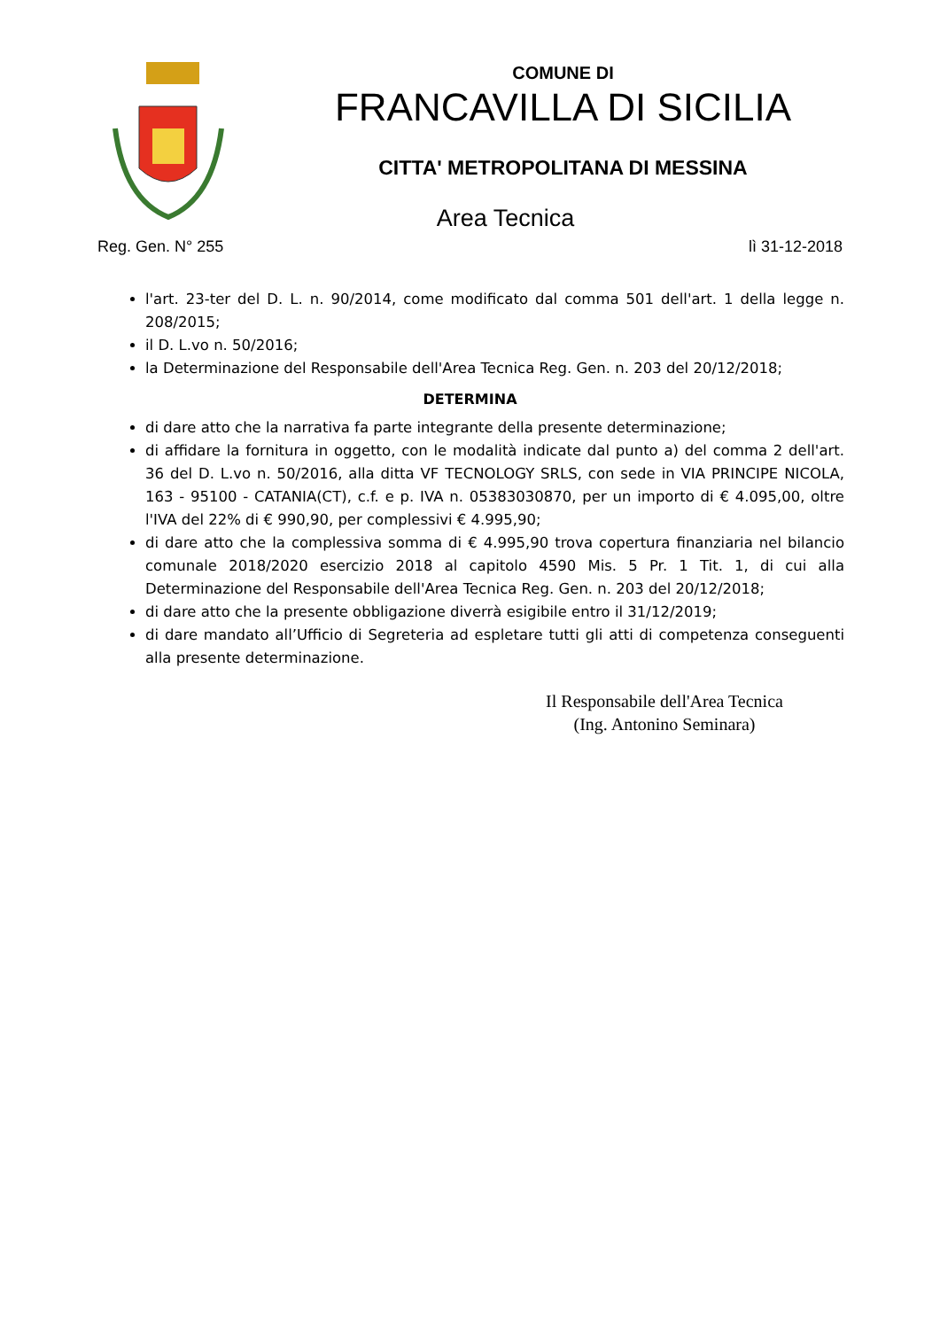COMUNE DI
FRANCAVILLA DI SICILIA
CITTA' METROPOLITANA DI MESSINA
Area Tecnica
Reg. Gen. N° 255 lì 31-12-2018
l'art. 23-ter del D. L. n. 90/2014, come modificato dal comma 501 dell'art. 1 della legge n. 208/2015;
il D. L.vo n. 50/2016;
la Determinazione del Responsabile dell'Area Tecnica Reg. Gen. n. 203 del 20/12/2018;
DETERMINA
di dare atto che la narrativa fa parte integrante della presente determinazione;
di affidare la fornitura in oggetto, con le modalità indicate dal punto a) del comma 2 dell'art. 36 del D. L.vo n. 50/2016, alla ditta VF TECNOLOGY SRLS, con sede in VIA PRINCIPE NICOLA, 163 - 95100 - CATANIA(CT), c.f. e p. IVA n. 05383030870, per un importo di € 4.095,00, oltre l'IVA del 22% di € 990,90, per complessivi € 4.995,90;
di dare atto che la complessiva somma di € 4.995,90 trova copertura finanziaria nel bilancio comunale 2018/2020 esercizio 2018 al capitolo 4590 Mis. 5 Pr. 1 Tit. 1, di cui alla Determinazione del Responsabile dell'Area Tecnica Reg. Gen. n. 203 del 20/12/2018;
di dare atto che la presente obbligazione diverrà esigibile entro il 31/12/2019;
di dare mandato all’Ufficio di Segreteria ad espletare tutti gli atti di competenza conseguenti alla presente determinazione.
Il Responsabile dell'Area Tecnica
(Ing. Antonino Seminara)